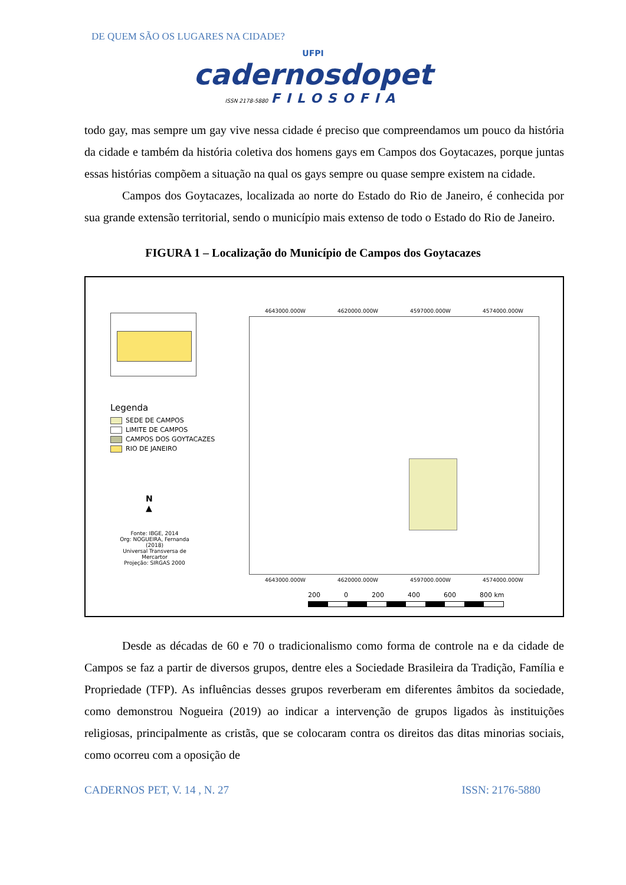DE QUEM SÃO OS LUGARES NA CIDADE?
UFPI
cadernosdopet
ISSN 2178-5880 FILOSOFIA
todo gay, mas sempre um gay vive nessa cidade é preciso que compreendamos um pouco da história da cidade e também da história coletiva dos homens gays em Campos dos Goytacazes, porque juntas essas histórias compõem a situação na qual os gays sempre ou quase sempre existem na cidade.
Campos dos Goytacazes, localizada ao norte do Estado do Rio de Janeiro, é conhecida por sua grande extensão territorial, sendo o município mais extenso de todo o Estado do Rio de Janeiro.
FIGURA 1 – Localização do Município de Campos dos Goytacazes
Legenda
SEDE DE CAMPOS
LIMITE DE CAMPOS
CAMPOS DOS GOYTACAZES
RIO DE JANEIRO
N
▲
Fonte: IBGE, 2014
Org: NOGUEIRA, Fernanda (2018)
Universal Transversa de Mercartor
Projeção: SIRGAS 2000
4643000.000W 4620000.000W 4597000.000W 4574000.000W
4643000.000W 4620000.000W 4597000.000W 4574000.000W
200 0 200 400 600 800 km
Desde as décadas de 60 e 70 o tradicionalismo como forma de controle na e da cidade de Campos se faz a partir de diversos grupos, dentre eles a Sociedade Brasileira da Tradição, Família e Propriedade (TFP). As influências desses grupos reverberam em diferentes âmbitos da sociedade, como demonstrou Nogueira (2019) ao indicar a intervenção de grupos ligados às instituições religiosas, principalmente as cristãs, que se colocaram contra os direitos das ditas minorias sociais, como ocorreu com a oposição de
CADERNOS PET, V. 14 , N. 27 ISSN: 2176-5880